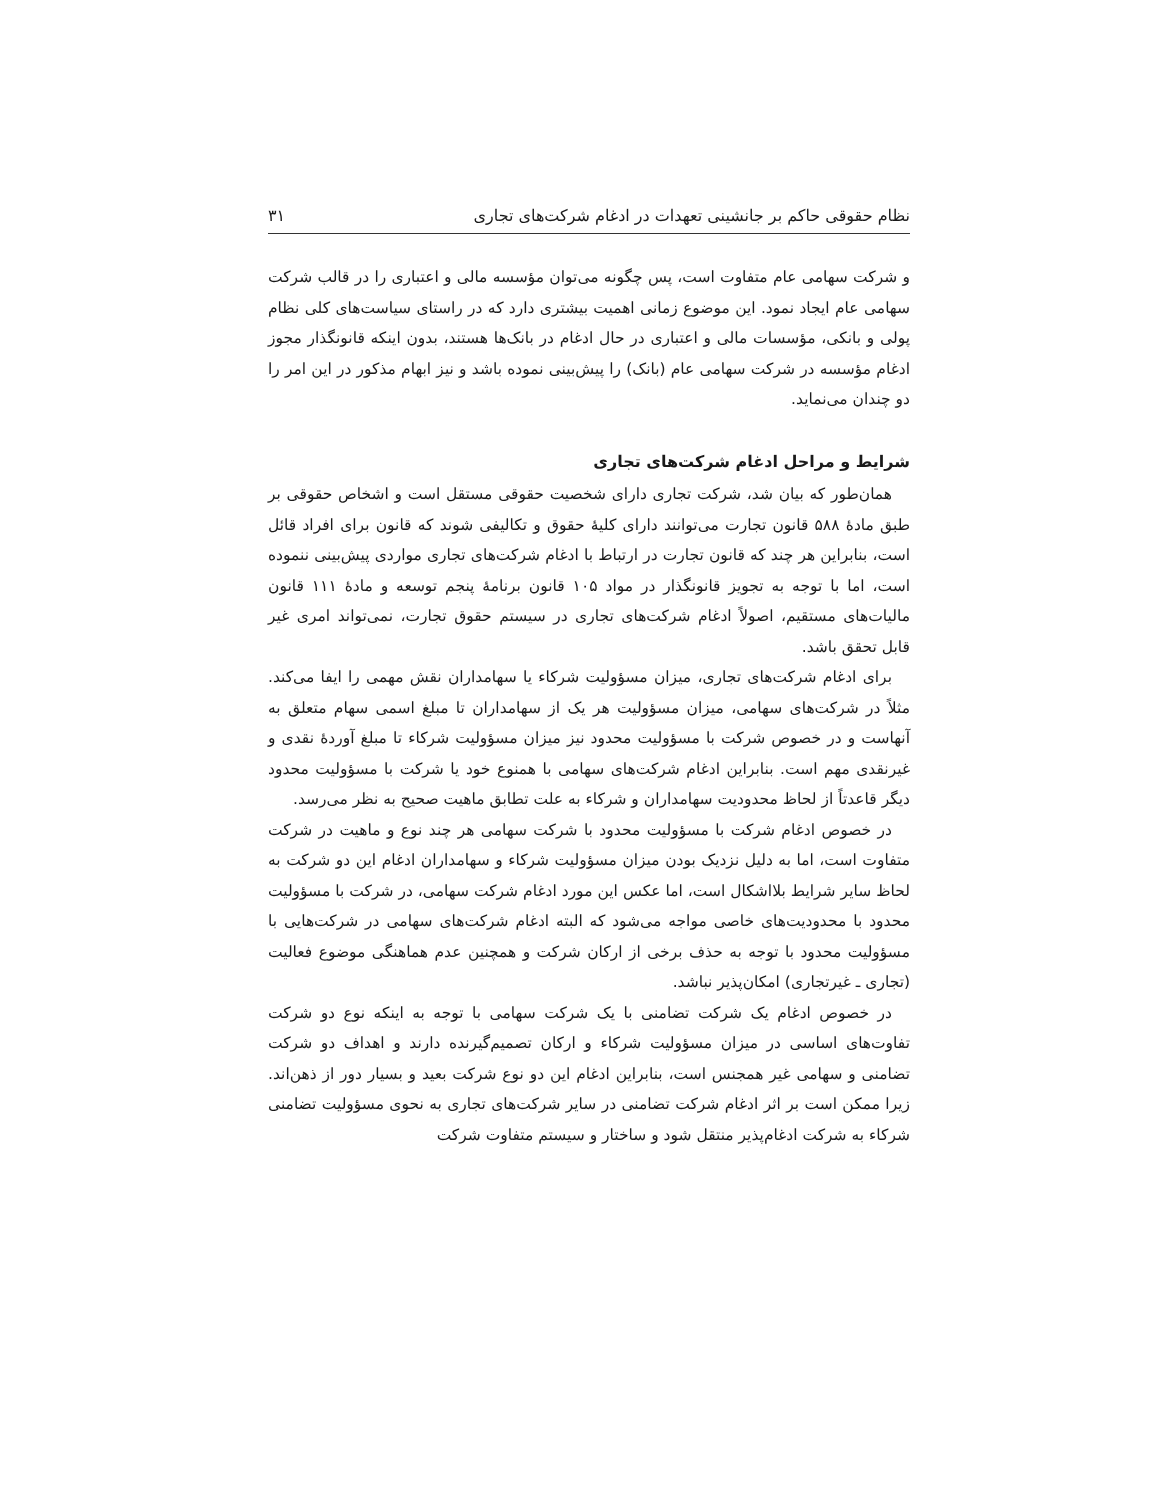نظام حقوقی حاکم بر جانشینی تعهدات در ادغام شرکت‌های تجاری ۳۱
و شرکت سهامی عام متفاوت است، پس چگونه می‌توان مؤسسه مالی و اعتباری را در قالب شرکت سهامی عام ایجاد نمود. این موضوع زمانی اهمیت بیشتری دارد که در راستای سیاست‌های کلی نظام پولی و بانکی، مؤسسات مالی و اعتباری در حال ادغام در بانک‌ها هستند، بدون اینکه قانونگذار مجوز ادغام مؤسسه در شرکت سهامی عام (بانک) را پیش‌بینی نموده باشد و نیز ابهام مذکور در این امر را دو چندان می‌نماید.
شرایط و مراحل ادغام شرکت‌های تجاری
همان‌طور که بیان شد، شرکت تجاری دارای شخصیت حقوقی مستقل است و اشخاص حقوقی بر طبق مادهٔ ۵۸۸ قانون تجارت می‌توانند دارای کلیهٔ حقوق و تکالیفی شوند که قانون برای افراد قائل است، بنابراین هر چند که قانون تجارت در ارتباط با ادغام شرکت‌های تجاری مواردی پیش‌بینی ننموده است، اما با توجه به تجویز قانونگذار در مواد ۱۰۵ قانون برنامهٔ پنجم توسعه و مادهٔ ۱۱۱ قانون مالیات‌های مستقیم، اصولاً ادغام شرکت‌های تجاری در سیستم حقوق تجارت، نمی‌تواند امری غیر قابل تحقق باشد.
برای ادغام شرکت‌های تجاری، میزان مسؤولیت شرکاء یا سهامداران نقش مهمی را ایفا می‌کند. مثلاً در شرکت‌های سهامی، میزان مسؤولیت هر یک از سهامداران تا مبلغ اسمی سهام متعلق به آنهاست و در خصوص شرکت با مسؤولیت محدود نیز میزان مسؤولیت شرکاء تا مبلغ آوردهٔ نقدی و غیرنقدی مهم است. بنابراین ادغام شرکت‌های سهامی با همنوع خود یا شرکت با مسؤولیت محدود دیگر قاعدتاً از لحاظ محدودیت سهامداران و شرکاء به علت تطابق ماهیت صحیح به نظر می‌رسد.
در خصوص ادغام شرکت با مسؤولیت محدود با شرکت سهامی هر چند نوع و ماهیت در شرکت متفاوت است، اما به دلیل نزدیک بودن میزان مسؤولیت شرکاء و سهامداران ادغام این دو شرکت به لحاظ سایر شرایط بلااشکال است، اما عکس این مورد ادغام شرکت سهامی، در شرکت با مسؤولیت محدود با محدودیت‌های خاصی مواجه می‌شود که البته ادغام شرکت‌های سهامی در شرکت‌هایی با مسؤولیت محدود با توجه به حذف برخی از ارکان شرکت و همچنین عدم هماهنگی موضوع فعالیت (تجاری ـ غیرتجاری) امکان‌پذیر نباشد.
در خصوص ادغام یک شرکت تضامنی با یک شرکت سهامی با توجه به اینکه نوع دو شرکت تفاوت‌های اساسی در میزان مسؤولیت شرکاء و ارکان تصمیم‌گیرنده دارند و اهداف دو شرکت تضامنی و سهامی غیر همجنس است، بنابراین ادغام این دو نوع شرکت بعید و بسیار دور از ذهن‌اند. زیرا ممکن است بر اثر ادغام شرکت تضامنی در سایر شرکت‌های تجاری به نحوی مسؤولیت تضامنی شرکاء به شرکت ادغام‌پذیر منتقل شود و ساختار و سیستم متفاوت شرکت